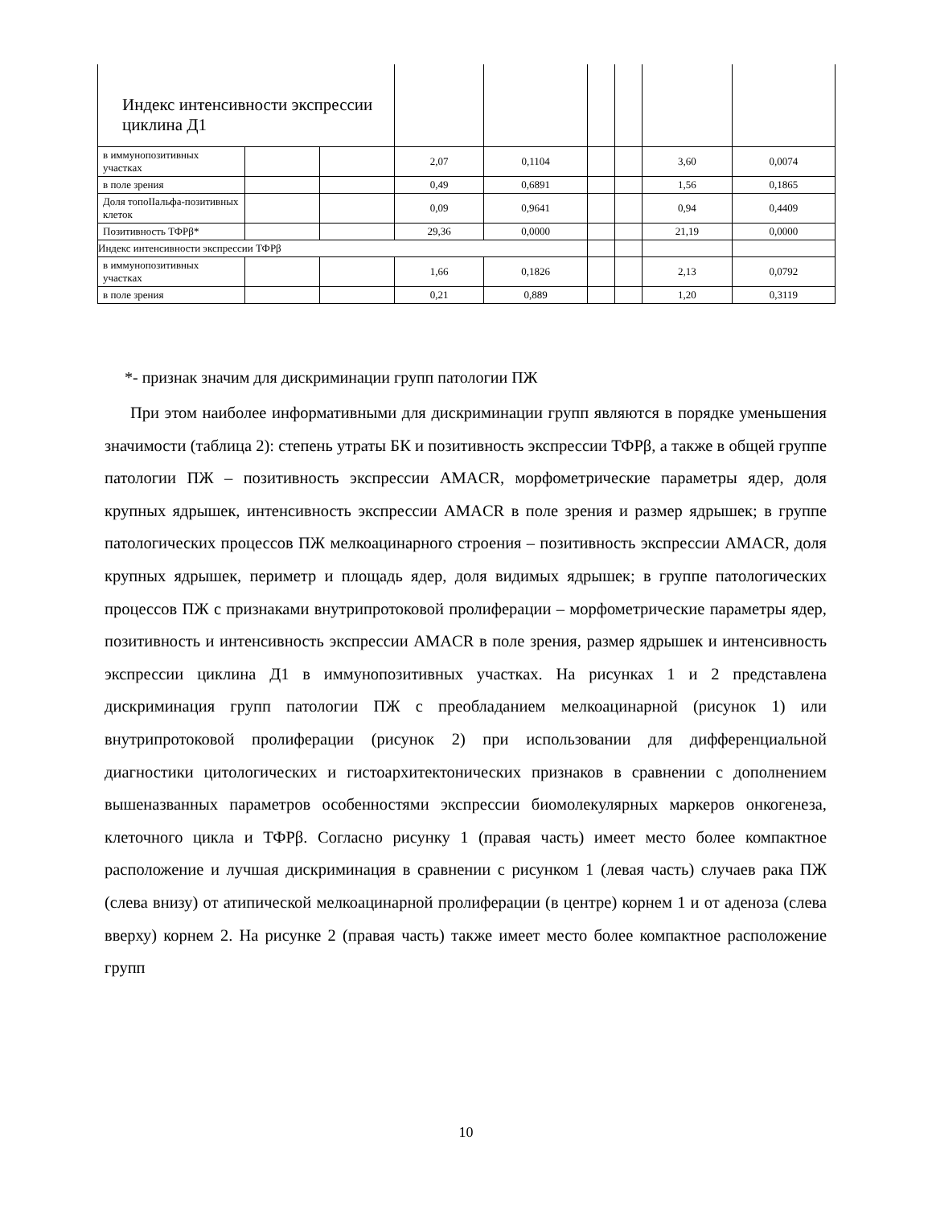| Индекс интенсивности экспрессии циклина Д1 | | | | | | | | |
| в иммунопозитивных участках | | | 2,07 | 0,1104 | | | 3,60 | 0,0074 |
| в поле зрения | | | 0,49 | 0,6891 | | | 1,56 | 0,1865 |
| Доля топоIIальфа-позитивных клеток | | | 0,09 | 0,9641 | | | 0,94 | 0,4409 |
| Позитивность ТФРβ* | | | 29,36 | 0,0000 | | | 21,19 | 0,0000 |
| Индекс интенсивности экспрессии ТФРβ | | | | | | | | |
| в иммунопозитивных участках | | | 1,66 | 0,1826 | | | 2,13 | 0,0792 |
| в поле зрения | | | 0,21 | 0,889 | | | 1,20 | 0,3119 |
*- признак значим для дискриминации групп патологии ПЖ
При этом наиболее информативными для дискриминации групп являются в порядке уменьшения значимости (таблица 2): степень утраты БК и позитивность экспрессии ТФРβ, а также в общей группе патологии ПЖ – позитивность экспрессии AMACR, морфометрические параметры ядер, доля крупных ядрышек, интенсивность экспрессии AMACR в поле зрения и размер ядрышек; в группе патологических процессов ПЖ мелкоацинарного строения – позитивность экспрессии AMACR, доля крупных ядрышек, периметр и площадь ядер, доля видимых ядрышек; в группе патологических процессов ПЖ с признаками внутрипротоковой пролиферации – морфометрические параметры ядер, позитивность и интенсивность экспрессии AMACR в поле зрения, размер ядрышек и интенсивность экспрессии циклина Д1 в иммунопозитивных участках. На рисунках 1 и 2 представлена дискриминация групп патологии ПЖ с преобладанием мелкоацинарной (рисунок 1) или внутрипротоковой пролиферации (рисунок 2) при использовании для дифференциальной диагностики цитологических и гистоархитектонических признаков в сравнении с дополнением вышеназванных параметров особенностями экспрессии биомолекулярных маркеров онкогенеза, клеточного цикла и ТФРβ. Согласно рисунку 1 (правая часть) имеет место более компактное расположение и лучшая дискриминация в сравнении с рисунком 1 (левая часть) случаев рака ПЖ (слева внизу) от атипической мелкоацинарной пролиферации (в центре) корнем 1 и от аденоза (слева вверху) корнем 2. На рисунке 2 (правая часть) также имеет место более компактное расположение групп
10